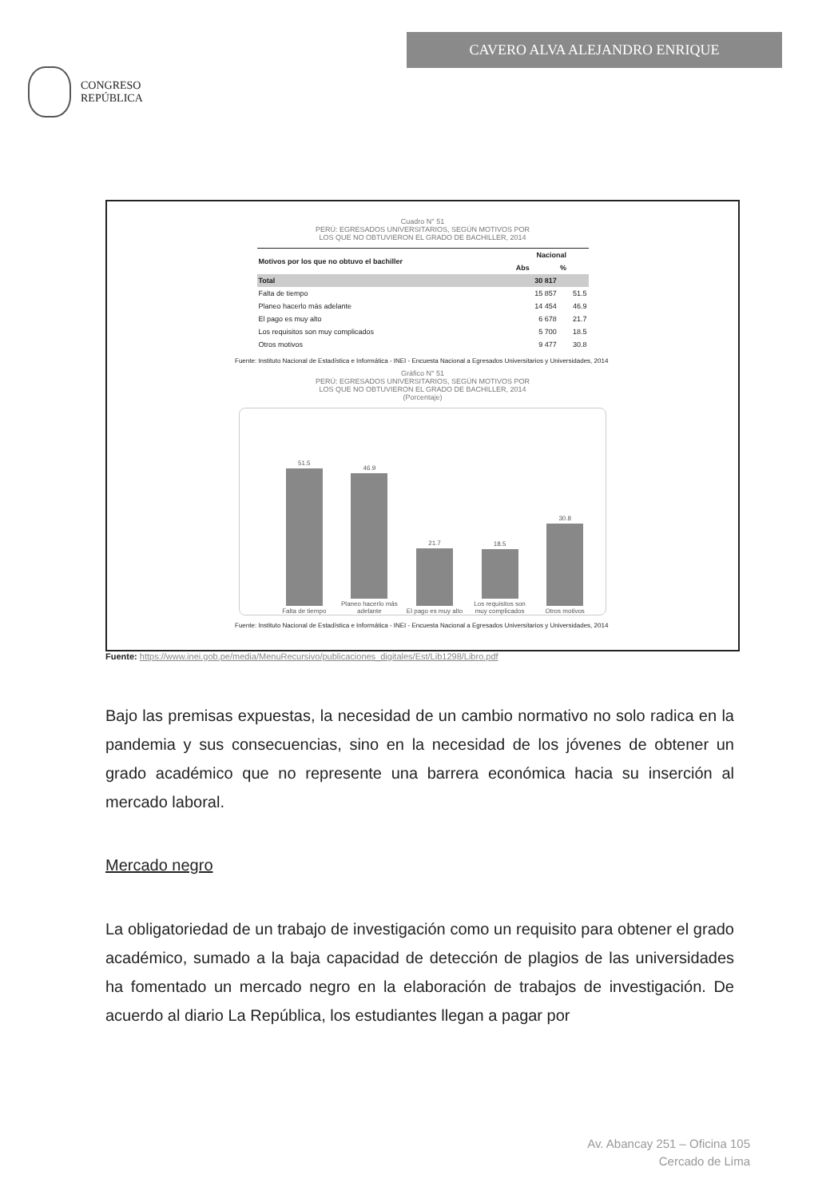CONGRESO
REPÚBLICA
CAVERO ALVA ALEJANDRO ENRIQUE
Cuadro N° 51
PERÚ: EGRESADOS UNIVERSITARIOS, SEGÚN MOTIVOS POR
LOS QUE NO OBTUVIERON EL GRADO DE BACHILLER, 2014
| Motivos por los que no obtuvo el bachiller | Nacional | |
| --- | --- | --- |
| | Abs | % |
| Total | 30 817 | |
| Falta de tiempo | 15 857 | 51.5 |
| Planeo hacerlo más adelante | 14 454 | 46.9 |
| El pago es muy alto | 6 678 | 21.7 |
| Los requisitos son muy complicados | 5 700 | 18.5 |
| Otros motivos | 9 477 | 30.8 |
Fuente: Instituto Nacional de Estadística e Informática - INEI - Encuesta Nacional a Egresados Universitarios y Universidades, 2014
Gráfico N° 51
PERÚ: EGRESADOS UNIVERSITARIOS, SEGÚN MOTIVOS POR
LOS QUE NO OBTUVIERON EL GRADO DE BACHILLER, 2014
(Porcentaje)
51.5
Falta de tiempo
46.9
Planeo hacerlo más adelante
21.7
El pago es muy alto
18.5
Los requisitos son muy complicados
30.8
Otros motivos
Fuente: Instituto Nacional de Estadística e Informática - INEI - Encuesta Nacional a Egresados Universitarios y Universidades, 2014
Fuente: https://www.inei.gob.pe/media/MenuRecursivo/publicaciones_digitales/Est/Lib1298/Libro.pdf
Bajo las premisas expuestas, la necesidad de un cambio normativo no solo radica en la pandemia y sus consecuencias, sino en la necesidad de los jóvenes de obtener un grado académico que no represente una barrera económica hacia su inserción al mercado laboral.
Mercado negro
La obligatoriedad de un trabajo de investigación como un requisito para obtener el grado académico, sumado a la baja capacidad de detección de plagios de las universidades ha fomentado un mercado negro en la elaboración de trabajos de investigación. De acuerdo al diario La República, los estudiantes llegan a pagar por
Av. Abancay 251 – Oficina 105
Cercado de Lima